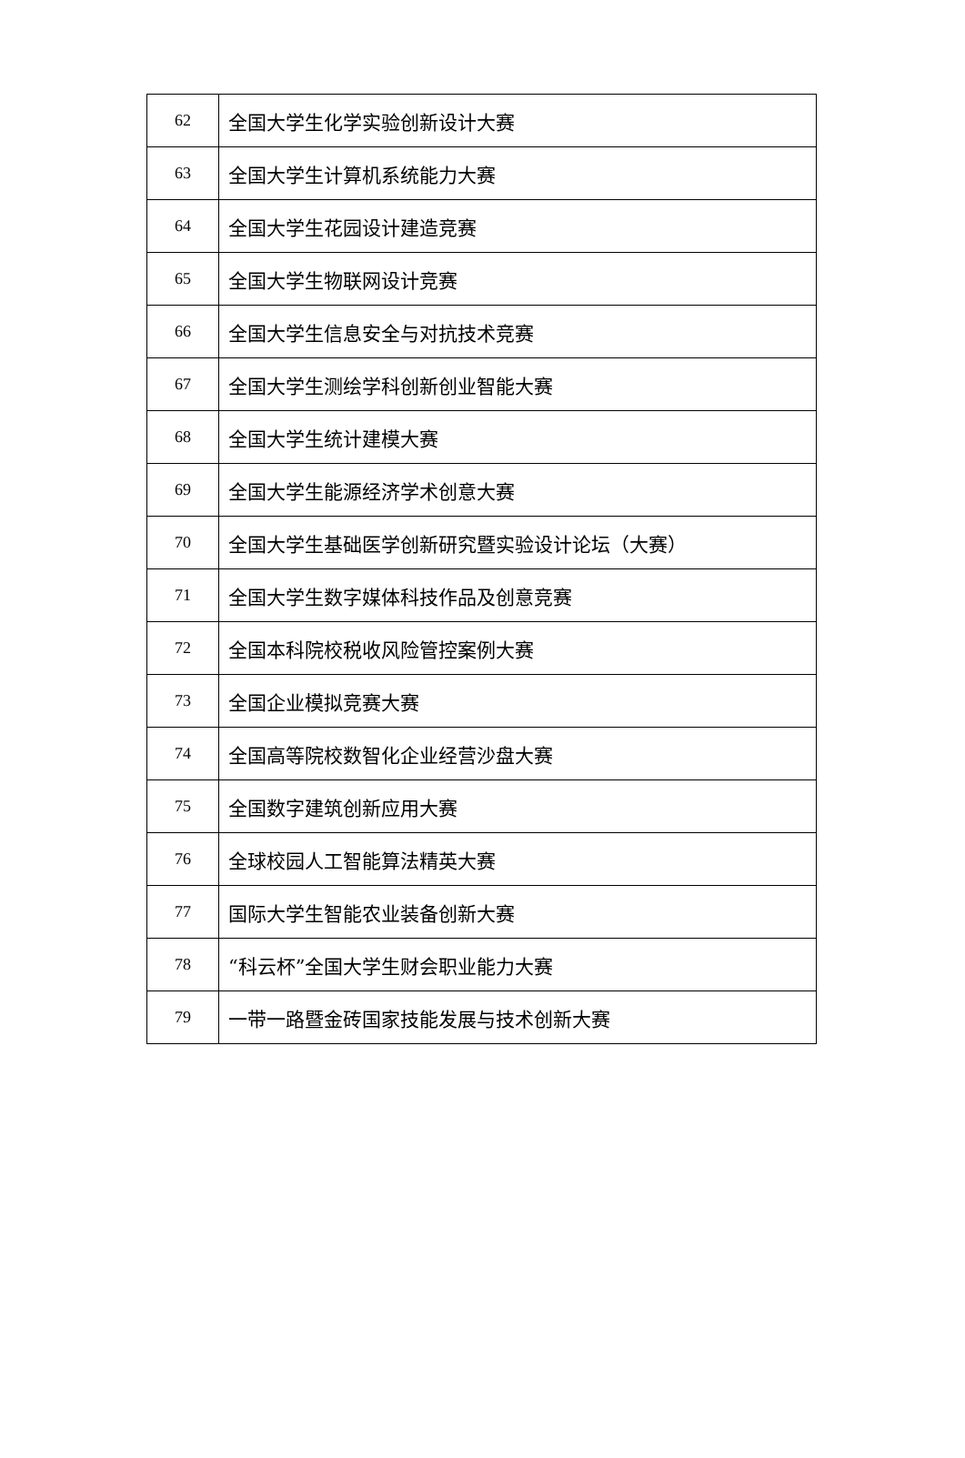| 62 | 全国大学生化学实验创新设计大赛 |
| 63 | 全国大学生计算机系统能力大赛 |
| 64 | 全国大学生花园设计建造竞赛 |
| 65 | 全国大学生物联网设计竞赛 |
| 66 | 全国大学生信息安全与对抗技术竞赛 |
| 67 | 全国大学生测绘学科创新创业智能大赛 |
| 68 | 全国大学生统计建模大赛 |
| 69 | 全国大学生能源经济学术创意大赛 |
| 70 | 全国大学生基础医学创新研究暨实验设计论坛（大赛） |
| 71 | 全国大学生数字媒体科技作品及创意竞赛 |
| 72 | 全国本科院校税收风险管控案例大赛 |
| 73 | 全国企业模拟竞赛大赛 |
| 74 | 全国高等院校数智化企业经营沙盘大赛 |
| 75 | 全国数字建筑创新应用大赛 |
| 76 | 全球校园人工智能算法精英大赛 |
| 77 | 国际大学生智能农业装备创新大赛 |
| 78 | “科云杯”全国大学生财会职业能力大赛 |
| 79 | 一带一路暨金砖国家技能发展与技术创新大赛 |